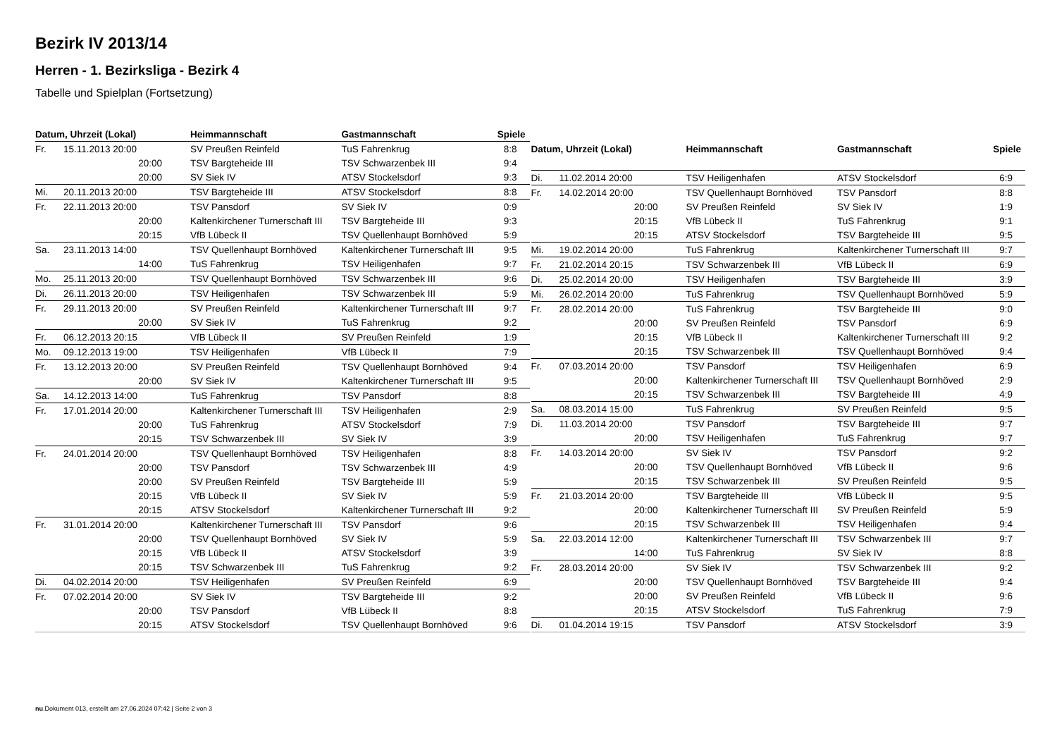Bezirk IV 2013/14
Herren - 1. Bezirksliga - Bezirk 4
Tabelle und Spielplan (Fortsetzung)
| Datum, Uhrzeit (Lokal) | | Heimmannschaft | Gastmannschaft | Spiele |
| --- | --- | --- | --- | --- |
| Fr. | 15.11.2013 20:00 | SV Preußen Reinfeld | TuS Fahrenkrug | 8:8 |
| | 20:00 | TSV Bargteheide III | TSV Schwarzenbek III | 9:4 |
| | 20:00 | SV Siek IV | ATSV Stockelsdorf | 9:3 |
| Mi. | 20.11.2013 20:00 | TSV Bargteheide III | ATSV Stockelsdorf | 8:8 |
| Fr. | 22.11.2013 20:00 | TSV Pansdorf | SV Siek IV | 0:9 |
| | 20:00 | Kaltenkirchener Turnerschaft III | TSV Bargteheide III | 9:3 |
| | 20:15 | VfB Lübeck II | TSV Quellenhaupt Bornhöved | 5:9 |
| Sa. | 23.11.2013 14:00 | TSV Quellenhaupt Bornhöved | Kaltenkirchener Turnerschaft III | 9:5 |
| | 14:00 | TuS Fahrenkrug | TSV Heiligenhafen | 9:7 |
| Mo. | 25.11.2013 20:00 | TSV Quellenhaupt Bornhöved | TSV Schwarzenbek III | 9:6 |
| Di. | 26.11.2013 20:00 | TSV Heiligenhafen | TSV Schwarzenbek III | 5:9 |
| Fr. | 29.11.2013 20:00 | SV Preußen Reinfeld | Kaltenkirchener Turnerschaft III | 9:7 |
| | 20:00 | SV Siek IV | TuS Fahrenkrug | 9:2 |
| Fr. | 06.12.2013 20:15 | VfB Lübeck II | SV Preußen Reinfeld | 1:9 |
| Mo. | 09.12.2013 19:00 | TSV Heiligenhafen | VfB Lübeck II | 7:9 |
| Fr. | 13.12.2013 20:00 | SV Preußen Reinfeld | TSV Quellenhaupt Bornhöved | 9:4 |
| | 20:00 | SV Siek IV | Kaltenkirchener Turnerschaft III | 9:5 |
| Sa. | 14.12.2013 14:00 | TuS Fahrenkrug | TSV Pansdorf | 8:8 |
| Fr. | 17.01.2014 20:00 | Kaltenkirchener Turnerschaft III | TSV Heiligenhafen | 2:9 |
| | 20:00 | TuS Fahrenkrug | ATSV Stockelsdorf | 7:9 |
| | 20:15 | TSV Schwarzenbek III | SV Siek IV | 3:9 |
| Fr. | 24.01.2014 20:00 | TSV Quellenhaupt Bornhöved | TSV Heiligenhafen | 8:8 |
| | 20:00 | TSV Pansdorf | TSV Schwarzenbek III | 4:9 |
| | 20:00 | SV Preußen Reinfeld | TSV Bargteheide III | 5:9 |
| | 20:15 | VfB Lübeck II | SV Siek IV | 5:9 |
| | 20:15 | ATSV Stockelsdorf | Kaltenkirchener Turnerschaft III | 9:2 |
| Fr. | 31.01.2014 20:00 | Kaltenkirchener Turnerschaft III | TSV Pansdorf | 9:6 |
| | 20:00 | TSV Quellenhaupt Bornhöved | SV Siek IV | 5:9 |
| | 20:15 | VfB Lübeck II | ATSV Stockelsdorf | 3:9 |
| | 20:15 | TSV Schwarzenbek III | TuS Fahrenkrug | 9:2 |
| Di. | 04.02.2014 20:00 | TSV Heiligenhafen | SV Preußen Reinfeld | 6:9 |
| Fr. | 07.02.2014 20:00 | SV Siek IV | TSV Bargteheide III | 9:2 |
| | 20:00 | TSV Pansdorf | VfB Lübeck II | 8:8 |
| | 20:15 | ATSV Stockelsdorf | TSV Quellenhaupt Bornhöved | 9:6 |
| Datum, Uhrzeit (Lokal) | | Heimmannschaft | Gastmannschaft | Spiele |
| --- | --- | --- | --- | --- |
| Di. | 11.02.2014 20:00 | TSV Heiligenhafen | ATSV Stockelsdorf | 6:9 |
| Fr. | 14.02.2014 20:00 | TSV Quellenhaupt Bornhöved | TSV Pansdorf | 8:8 |
| | 20:00 | SV Preußen Reinfeld | SV Siek IV | 1:9 |
| | 20:15 | VfB Lübeck II | TuS Fahrenkrug | 9:1 |
| | 20:15 | ATSV Stockelsdorf | TSV Bargteheide III | 9:5 |
| Mi. | 19.02.2014 20:00 | TuS Fahrenkrug | Kaltenkirchener Turnerschaft III | 9:7 |
| Fr. | 21.02.2014 20:15 | TSV Schwarzenbek III | VfB Lübeck II | 6:9 |
| Di. | 25.02.2014 20:00 | TSV Heiligenhafen | TSV Bargteheide III | 3:9 |
| Mi. | 26.02.2014 20:00 | TuS Fahrenkrug | TSV Quellenhaupt Bornhöved | 5:9 |
| Fr. | 28.02.2014 20:00 | TuS Fahrenkrug | TSV Bargteheide III | 9:0 |
| | 20:00 | SV Preußen Reinfeld | TSV Pansdorf | 6:9 |
| | 20:15 | VfB Lübeck II | Kaltenkirchener Turnerschaft III | 9:2 |
| | 20:15 | TSV Schwarzenbek III | TSV Quellenhaupt Bornhöved | 9:4 |
| Fr. | 07.03.2014 20:00 | TSV Pansdorf | TSV Heiligenhafen | 6:9 |
| | 20:00 | Kaltenkirchener Turnerschaft III | TSV Quellenhaupt Bornhöved | 2:9 |
| | 20:15 | TSV Schwarzenbek III | TSV Bargteheide III | 4:9 |
| Sa. | 08.03.2014 15:00 | TuS Fahrenkrug | SV Preußen Reinfeld | 9:5 |
| Di. | 11.03.2014 20:00 | TSV Pansdorf | TSV Bargteheide III | 9:7 |
| | 20:00 | TSV Heiligenhafen | TuS Fahrenkrug | 9:7 |
| Fr. | 14.03.2014 20:00 | SV Siek IV | TSV Pansdorf | 9:2 |
| | 20:00 | TSV Quellenhaupt Bornhöved | VfB Lübeck II | 9:6 |
| | 20:15 | TSV Schwarzenbek III | SV Preußen Reinfeld | 9:5 |
| Fr. | 21.03.2014 20:00 | TSV Bargteheide III | VfB Lübeck II | 9:5 |
| | 20:00 | Kaltenkirchener Turnerschaft III | SV Preußen Reinfeld | 5:9 |
| | 20:15 | TSV Schwarzenbek III | TSV Heiligenhafen | 9:4 |
| Sa. | 22.03.2014 12:00 | Kaltenkirchener Turnerschaft III | TSV Schwarzenbek III | 9:7 |
| | 14:00 | TuS Fahrenkrug | SV Siek IV | 8:8 |
| Fr. | 28.03.2014 20:00 | SV Siek IV | TSV Schwarzenbek III | 9:2 |
| | 20:00 | TSV Quellenhaupt Bornhöved | TSV Bargteheide III | 9:4 |
| | 20:00 | SV Preußen Reinfeld | VfB Lübeck II | 9:6 |
| | 20:15 | ATSV Stockelsdorf | TuS Fahrenkrug | 7:9 |
| Di. | 01.04.2014 19:15 | TSV Pansdorf | ATSV Stockelsdorf | 3:9 |
nu.Dokument 013, erstellt am 27.06.2024 07:42 | Seite 2 von 3